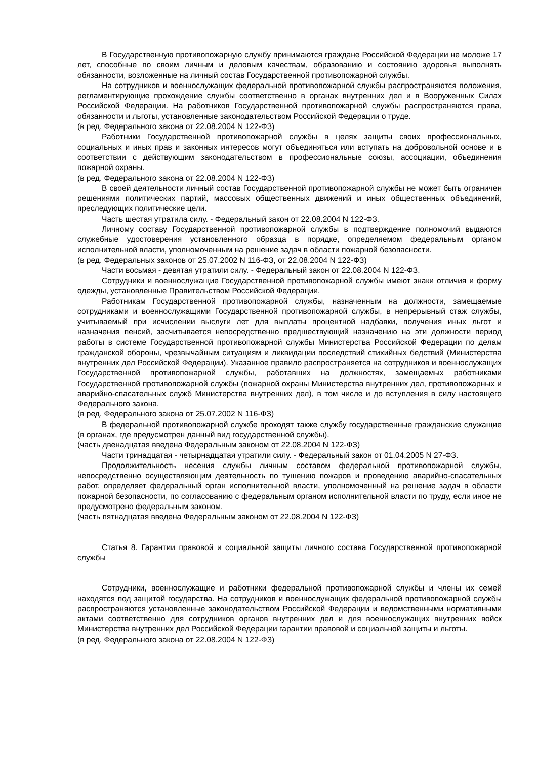В Государственную противопожарную службу принимаются граждане Российской Федерации не моложе 17 лет, способные по своим личным и деловым качествам, образованию и состоянию здоровья выполнять обязанности, возложенные на личный состав Государственной противопожарной службы.
На сотрудников и военнослужащих федеральной противопожарной службы распространяются положения, регламентирующие прохождение службы соответственно в органах внутренних дел и в Вооруженных Силах Российской Федерации. На работников Государственной противопожарной службы распространяются права, обязанности и льготы, установленные законодательством Российской Федерации о труде.
(в ред. Федерального закона от 22.08.2004 N 122-ФЗ)
Работники Государственной противопожарной службы в целях защиты своих профессиональных, социальных и иных прав и законных интересов могут объединяться или вступать на добровольной основе и в соответствии с действующим законодательством в профессиональные союзы, ассоциации, объединения пожарной охраны.
(в ред. Федерального закона от 22.08.2004 N 122-ФЗ)
В своей деятельности личный состав Государственной противопожарной службы не может быть ограничен решениями политических партий, массовых общественных движений и иных общественных объединений, преследующих политические цели.
Часть шестая утратила силу. - Федеральный закон от 22.08.2004 N 122-ФЗ.
Личному составу Государственной противопожарной службы в подтверждение полномочий выдаются служебные удостоверения установленного образца в порядке, определяемом федеральным органом исполнительной власти, уполномоченным на решение задач в области пожарной безопасности.
(в ред. Федеральных законов от 25.07.2002 N 116-ФЗ, от 22.08.2004 N 122-ФЗ)
Части восьмая - девятая утратили силу. - Федеральный закон от 22.08.2004 N 122-ФЗ.
Сотрудники и военнослужащие Государственной противопожарной службы имеют знаки отличия и форму одежды, установленные Правительством Российской Федерации.
Работникам Государственной противопожарной службы, назначенным на должности, замещаемые сотрудниками и военнослужащими Государственной противопожарной службы, в непрерывный стаж службы, учитываемый при исчислении выслуги лет для выплаты процентной надбавки, получения иных льгот и назначения пенсий, засчитывается непосредственно предшествующий назначению на эти должности период работы в системе Государственной противопожарной службы Министерства Российской Федерации по делам гражданской обороны, чрезвычайным ситуациям и ликвидации последствий стихийных бедствий (Министерства внутренних дел Российской Федерации). Указанное правило распространяется на сотрудников и военнослужащих Государственной противопожарной службы, работавших на должностях, замещаемых работниками Государственной противопожарной службы (пожарной охраны Министерства внутренних дел, противопожарных и аварийно-спасательных служб Министерства внутренних дел), в том числе и до вступления в силу настоящего Федерального закона.
(в ред. Федерального закона от 25.07.2002 N 116-ФЗ)
В федеральной противопожарной службе проходят также службу государственные гражданские служащие (в органах, где предусмотрен данный вид государственной службы).
(часть двенадцатая введена Федеральным законом от 22.08.2004 N 122-ФЗ)
Части тринадцатая - четырнадцатая утратили силу. - Федеральный закон от 01.04.2005 N 27-ФЗ.
Продолжительность несения службы личным составом федеральной противопожарной службы, непосредственно осуществляющим деятельность по тушению пожаров и проведению аварийно-спасательных работ, определяет федеральный орган исполнительной власти, уполномоченный на решение задач в области пожарной безопасности, по согласованию с федеральным органом исполнительной власти по труду, если иное не предусмотрено федеральным законом.
(часть пятнадцатая введена Федеральным законом от 22.08.2004 N 122-ФЗ)
Статья 8. Гарантии правовой и социальной защиты личного состава Государственной противопожарной службы
Сотрудники, военнослужащие и работники федеральной противопожарной службы и члены их семей находятся под защитой государства. На сотрудников и военнослужащих федеральной противопожарной службы распространяются установленные законодательством Российской Федерации и ведомственными нормативными актами соответственно для сотрудников органов внутренних дел и для военнослужащих внутренних войск Министерства внутренних дел Российской Федерации гарантии правовой и социальной защиты и льготы.
(в ред. Федерального закона от 22.08.2004 N 122-ФЗ)